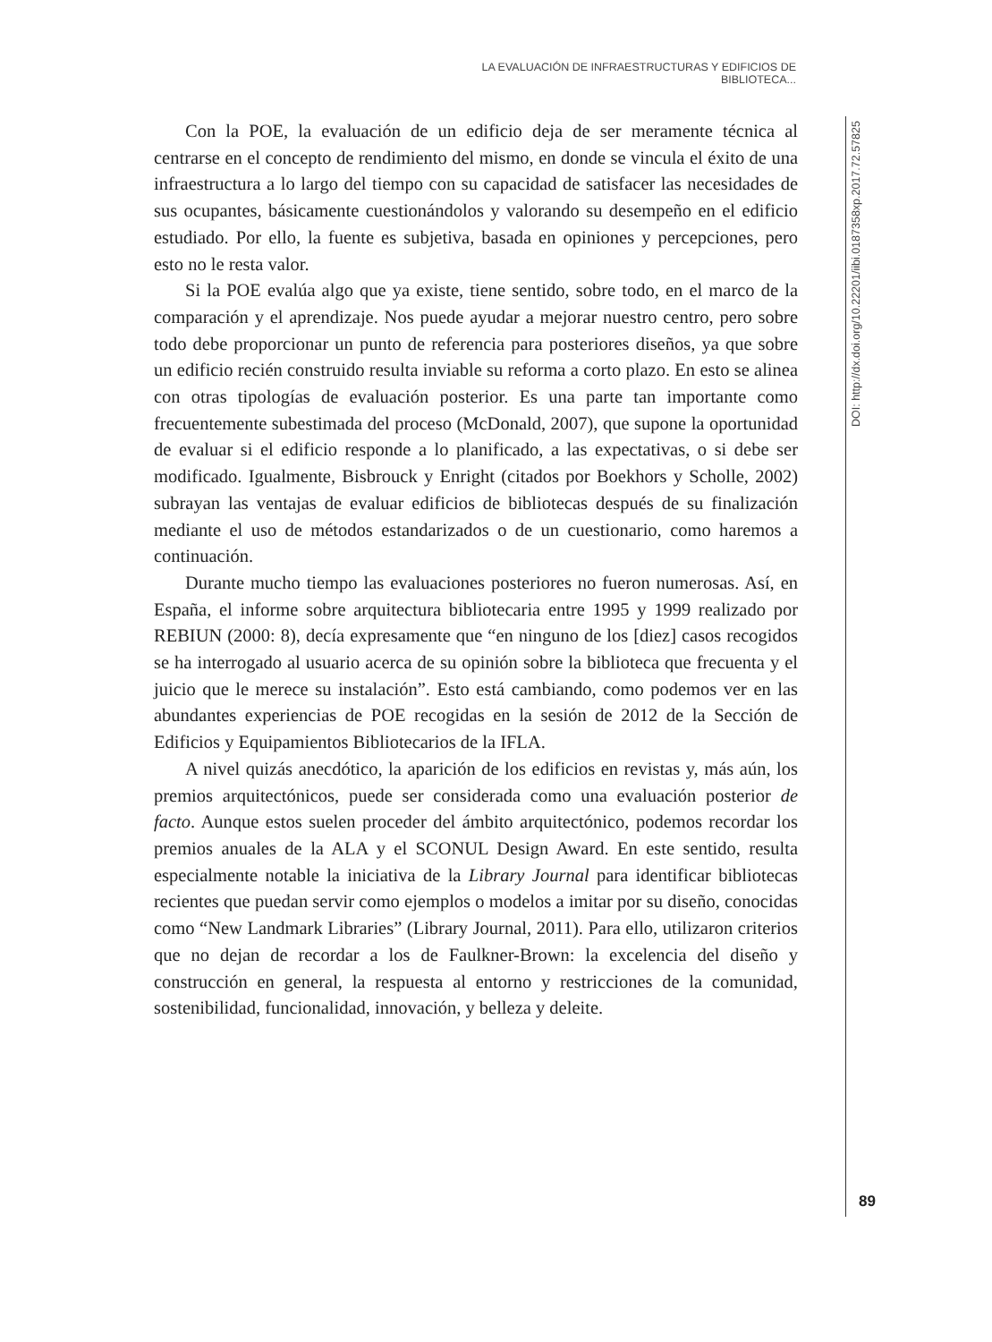LA EVALUACIÓN DE INFRAESTRUCTURAS Y EDIFICIOS DE BIBLIOTECA...
Con la POE, la evaluación de un edificio deja de ser meramente técnica al centrarse en el concepto de rendimiento del mismo, en donde se vincula el éxito de una infraestructura a lo largo del tiempo con su capacidad de satisfacer las necesidades de sus ocupantes, básicamente cuestionándolos y valorando su desempeño en el edificio estudiado. Por ello, la fuente es subjetiva, basada en opiniones y percepciones, pero esto no le resta valor.
Si la POE evalúa algo que ya existe, tiene sentido, sobre todo, en el marco de la comparación y el aprendizaje. Nos puede ayudar a mejorar nuestro centro, pero sobre todo debe proporcionar un punto de referencia para posteriores diseños, ya que sobre un edificio recién construido resulta inviable su reforma a corto plazo. En esto se alinea con otras tipologías de evaluación posterior. Es una parte tan importante como frecuentemente subestimada del proceso (McDonald, 2007), que supone la oportunidad de evaluar si el edificio responde a lo planificado, a las expectativas, o si debe ser modificado. Igualmente, Bisbrouck y Enright (citados por Boekhors y Scholle, 2002) subrayan las ventajas de evaluar edificios de bibliotecas después de su finalización mediante el uso de métodos estandarizados o de un cuestionario, como haremos a continuación.
Durante mucho tiempo las evaluaciones posteriores no fueron numerosas. Así, en España, el informe sobre arquitectura bibliotecaria entre 1995 y 1999 realizado por REBIUN (2000: 8), decía expresamente que “en ninguno de los [diez] casos recogidos se ha interrogado al usuario acerca de su opinión sobre la biblioteca que frecuenta y el juicio que le merece su instalación”. Esto está cambiando, como podemos ver en las abundantes experiencias de POE recogidas en la sesión de 2012 de la Sección de Edificios y Equipamientos Bibliotecarios de la IFLA.
A nivel quizás anecdótico, la aparición de los edificios en revistas y, más aún, los premios arquitectónicos, puede ser considerada como una evaluación posterior de facto. Aunque estos suelen proceder del ámbito arquitectónico, podemos recordar los premios anuales de la ALA y el SCONUL Design Award. En este sentido, resulta especialmente notable la iniciativa de la Library Journal para identificar bibliotecas recientes que puedan servir como ejemplos o modelos a imitar por su diseño, conocidas como “New Landmark Libraries” (Library Journal, 2011). Para ello, utilizaron criterios que no dejan de recordar a los de Faulkner-Brown: la excelencia del diseño y construcción en general, la respuesta al entorno y restricciones de la comunidad, sostenibilidad, funcionalidad, innovación, y belleza y deleite.
DOI: http://dx.doi.org/10.22201/iibi.0187358xp.2017.72.57825
89